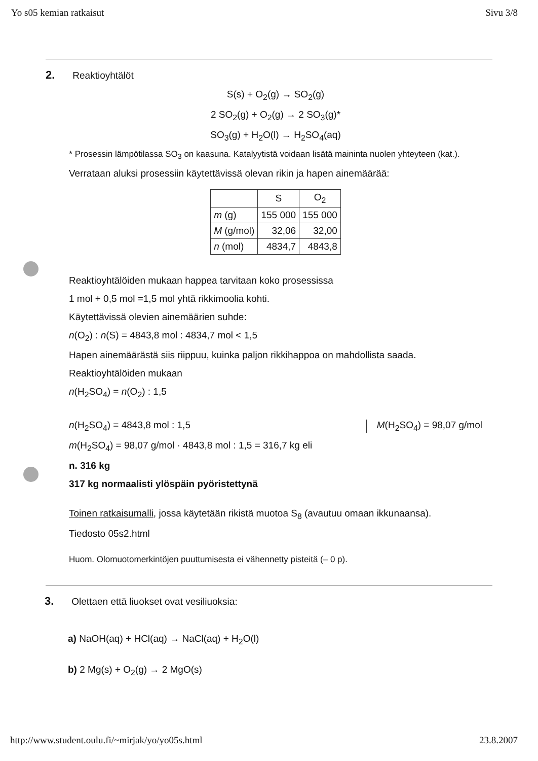Yo s05 kemian ratkaisut Sivu 3/8
2. Reaktioyhtälöt
S(s) + O<sub>2</sub>(g) → SO<sub>2</sub>(g)
2 SO<sub>2</sub>(g) + O<sub>2</sub>(g) → 2 SO<sub>3</sub>(g)*
SO<sub>3</sub>(g) + H<sub>2</sub>O(l) → H<sub>2</sub>SO<sub>4</sub>(aq)
* Prosessin lämpötilassa SO<sub>3</sub> on kaasuna. Katalyytistä voidaan lisätä maininta nuolen yhteyteen (kat.).
Verrataan aluksi prosessiin käytettävissä olevan rikin ja hapen ainemäärää:
| | S | O<sub>2</sub> |
| m (g) | 155 000 | 155 000 |
| M (g/mol) | 32,06 | 32,00 |
| n (mol) | 4834,7 | 4843,8 |
Reaktioyhtälöiden mukaan happea tarvitaan koko prosessissa
1 mol + 0,5 mol =1,5 mol yhtä rikkimoolia kohti.
Käytettävissä olevien ainemäärien suhde:
n(O<sub>2</sub>) : n(S) = 4843,8 mol : 4834,7 mol < 1,5
Hapen ainemäärästä siis riippuu, kuinka paljon rikkihappoa on mahdollista saada.
Reaktioyhtälöiden mukaan
n(H<sub>2</sub>SO<sub>4</sub>) = n(O<sub>2</sub>) : 1,5
n(H<sub>2</sub>SO<sub>4</sub>) = 4843,8 mol : 1,5 M(H<sub>2</sub>SO<sub>4</sub>) = 98,07 g/mol
m(H<sub>2</sub>SO<sub>4</sub>) = 98,07 g/mol · 4843,8 mol : 1,5 = 316,7 kg eli
n. 316 kg
317 kg normaalisti ylöspäin pyöristettynä
Toinen ratkaisumalli, jossa käytetään rikistä muotoa S<sub>8</sub> (avautuu omaan ikkunaansa).
Tiedosto 05s2.html
Huom. Olomuotomerkintöjen puuttumisesta ei vähennetty pisteitä (– 0 p).
3. Olettaen että liuokset ovat vesiliuoksia:
a) NaOH(aq) + HCl(aq) → NaCl(aq) + H<sub>2</sub>O(l)
b) 2 Mg(s) + O<sub>2</sub>(g) → 2 MgO(s)
http://www.student.oulu.fi/~mirjak/yo/yo05s.html 23.8.2007